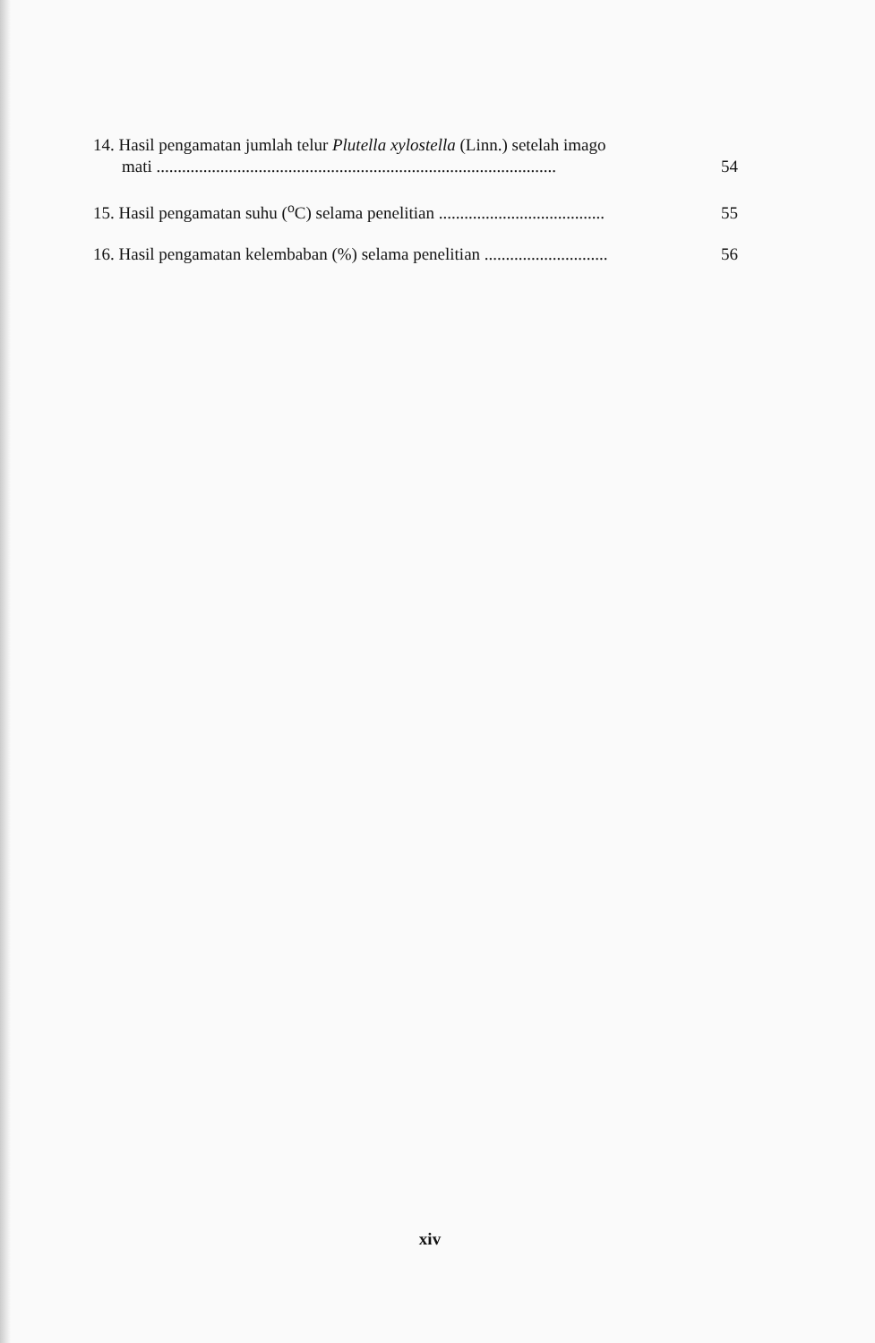14. Hasil pengamatan jumlah telur Plutella xylostella (Linn.) setelah imago
mati ..............................................................................................
54
15. Hasil pengamatan suhu (<sup>o</sup>C) selama penelitian .......................................
55
16. Hasil pengamatan kelembaban (%) selama penelitian .............................
56
xiv